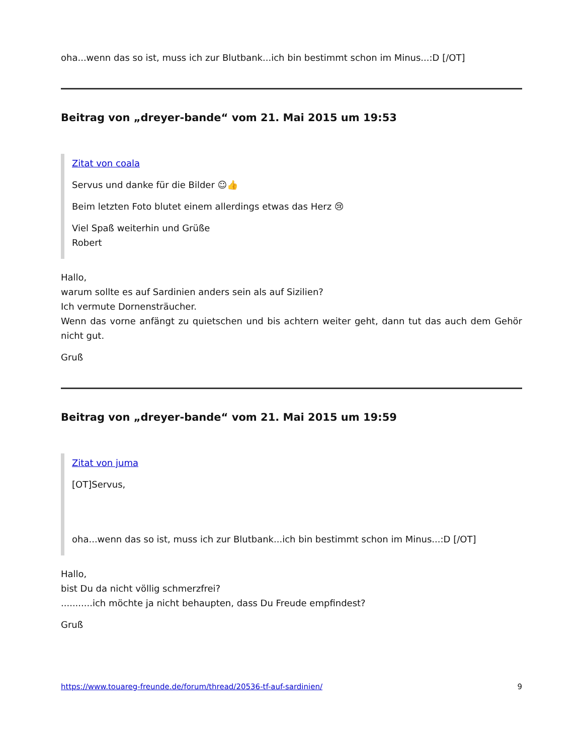oha...wenn das so ist, muss ich zur Blutbank...ich bin bestimmt schon im Minus...:D [/OT]
Beitrag von „dreyer-bande“ vom 21. Mai 2015 um 19:53
Zitat von coala
Servus und danke für die Bilder ☺👍
Beim letzten Foto blutet einem allerdings etwas das Herz 😢
Viel Spaß weiterhin und Grüße
Robert
Hallo,
warum sollte es auf Sardinien anders sein als auf Sizilien?
Ich vermute Dornensträucher.
Wenn das vorne anfängt zu quietschen und bis achtern weiter geht, dann tut das auch dem Gehör nicht gut.
Gruß
Beitrag von „dreyer-bande“ vom 21. Mai 2015 um 19:59
Zitat von juma
[OT]Servus,
oha...wenn das so ist, muss ich zur Blutbank...ich bin bestimmt schon im Minus...:D [/OT]
Hallo,
bist Du da nicht völlig schmerzfrei?
...........ich möchte ja nicht behaupten, dass Du Freude empfindest?
Gruß
https://www.touareg-freunde.de/forum/thread/20536-tf-auf-sardinien/ 9